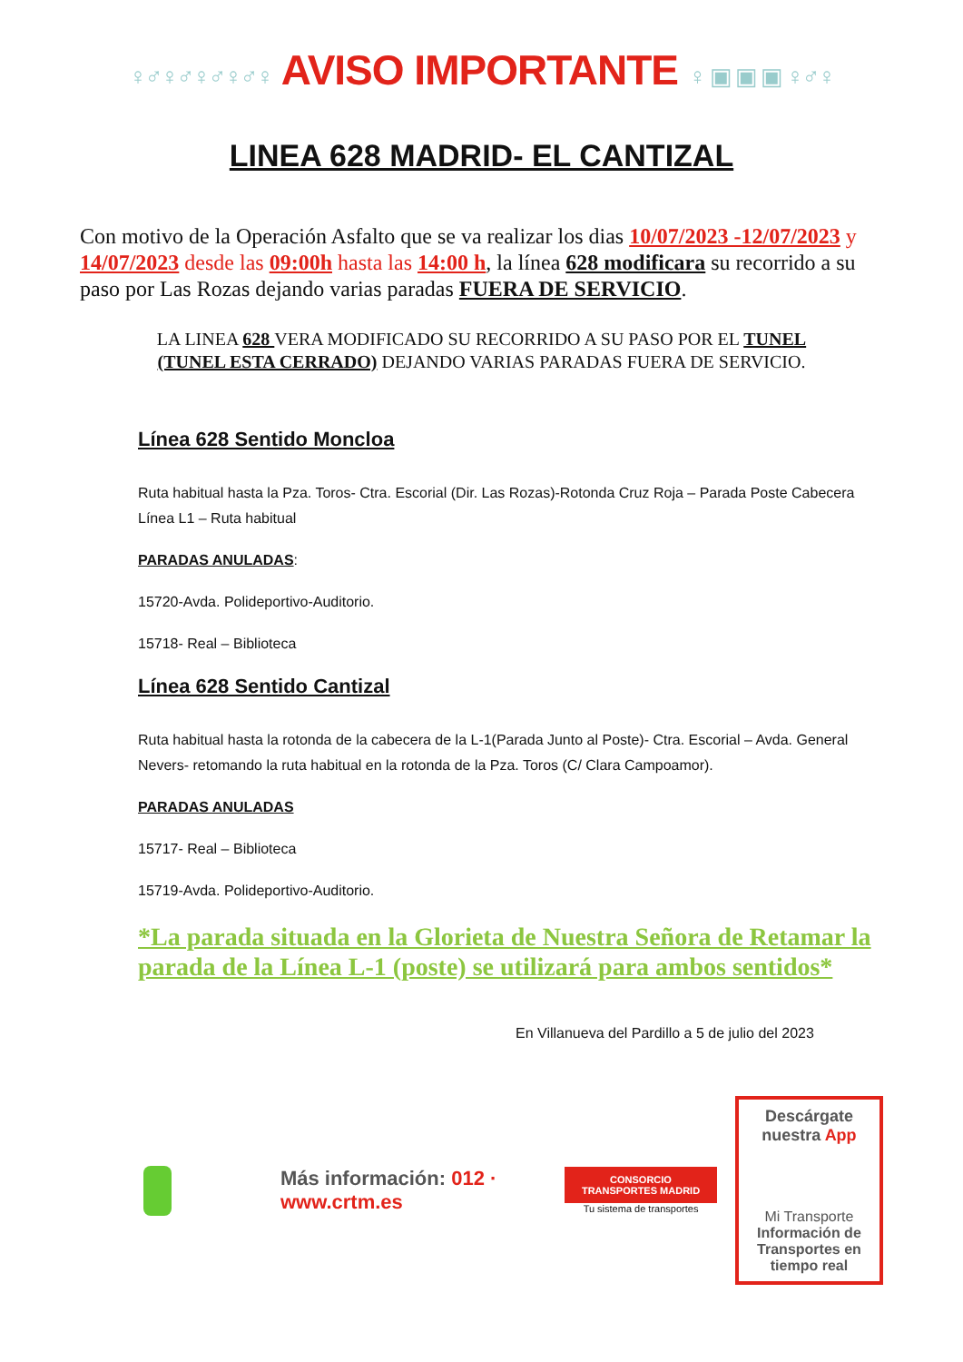♀♂♀♂♀♂♀♂♀ AVISO IMPORTANTE ♀ ▣ ▣ ▣ ♀♂♀
LINEA 628 MADRID- EL CANTIZAL
Con motivo de la Operación Asfalto que se va realizar los dias 10/07/2023 -12/07/2023 y 14/07/2023 desde las 09:00h hasta las 14:00 h, la línea 628 modificara su recorrido a su paso por Las Rozas dejando varias paradas FUERA DE SERVICIO.
LA LINEA 628 VERA MODIFICADO SU RECORRIDO A SU PASO POR EL TUNEL (TUNEL ESTA CERRADO) DEJANDO VARIAS PARADAS FUERA DE SERVICIO.
Línea 628 Sentido Moncloa
Ruta habitual hasta la Pza. Toros- Ctra. Escorial (Dir. Las Rozas)-Rotonda Cruz Roja – Parada Poste Cabecera Línea L1 – Ruta habitual
PARADAS ANULADAS:
15720-Avda. Polideportivo-Auditorio.
15718- Real – Biblioteca
Línea 628 Sentido Cantizal
Ruta habitual hasta la rotonda de la cabecera de la L-1(Parada Junto al Poste)- Ctra. Escorial – Avda. General Nevers- retomando la ruta habitual en la rotonda de la Pza. Toros (C/ Clara Campoamor).
PARADAS ANULADAS
15717- Real – Biblioteca
15719-Avda. Polideportivo-Auditorio.
*La parada situada en la Glorieta de Nuestra Señora de Retamar la parada de la Línea L-1 (poste) se utilizará para ambos sentidos*
En Villanueva del Pardillo a 5 de julio del 2023
Más información: 012 · www.crtm.es
CONSORCIO TRANSPORTES MADRID
Tu sistema de transportes
Descárgate nuestra App
Mi Transporte
Información de Transportes en tiempo real